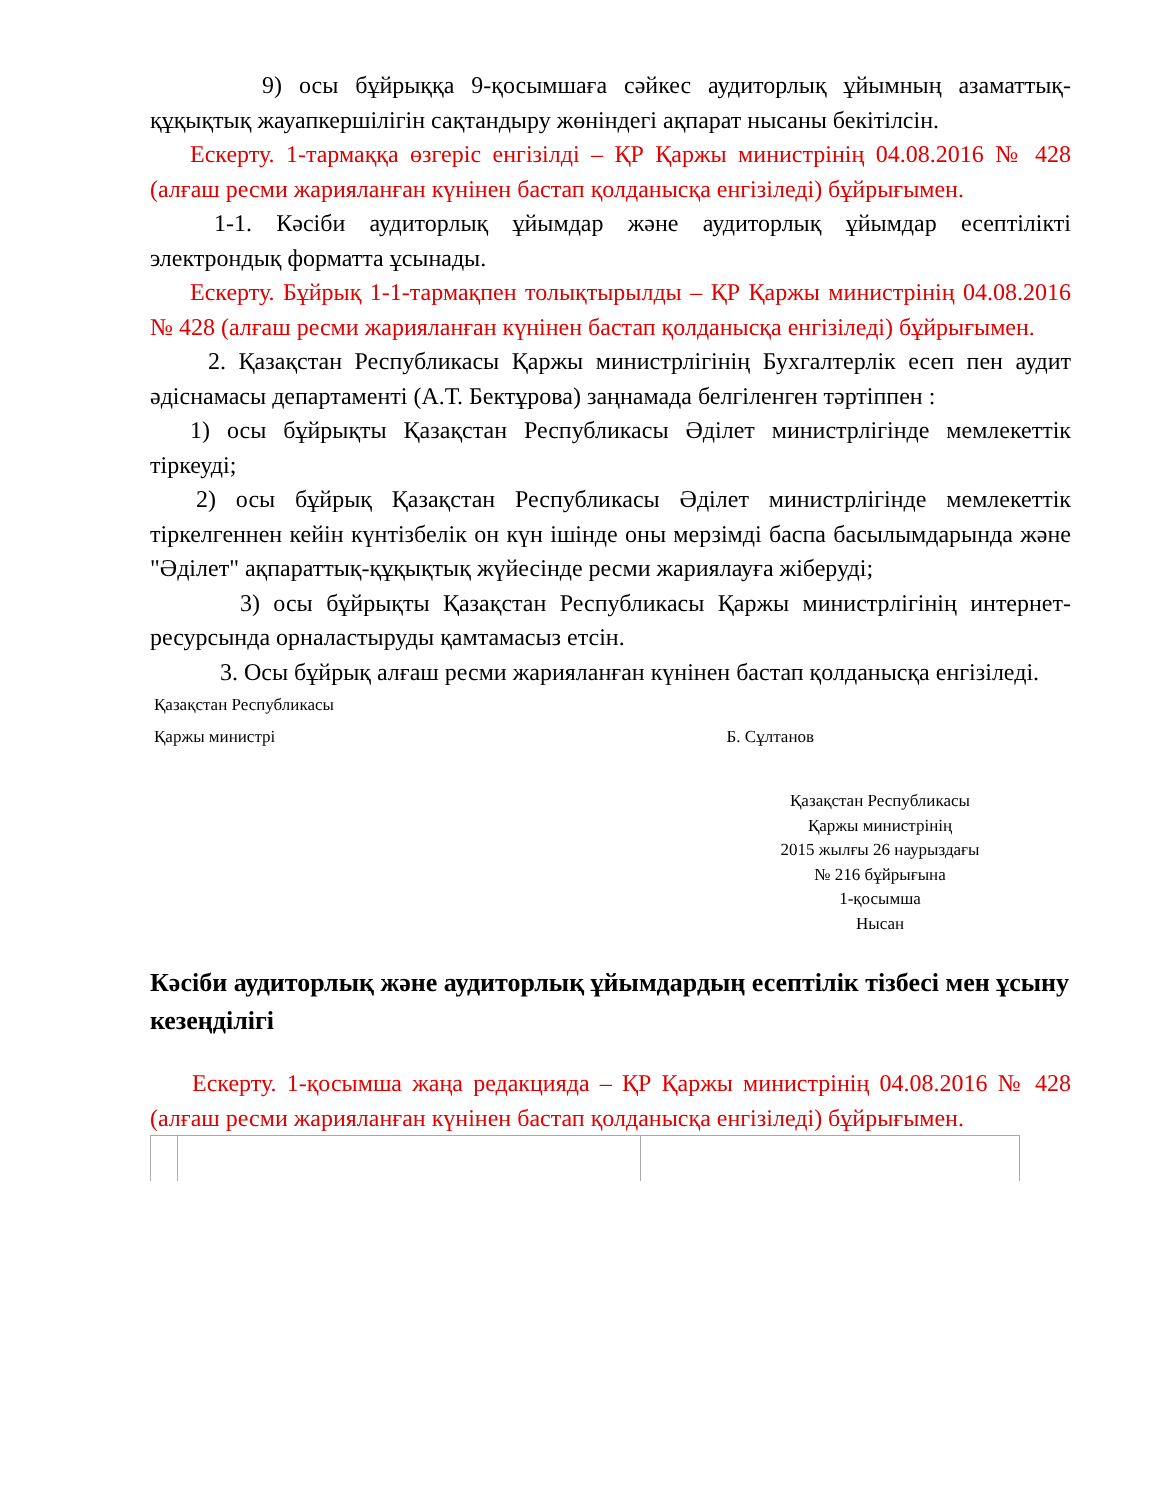9) осы бұйрыққа 9-қосымшаға сәйкес аудиторлық ұйымның азаматтық-құқықтық жауапкершілігін сақтандыру жөніндегі ақпарат нысаны бекітілсін.
Ескерту. 1-тармаққа өзгеріс енгізілді – ҚР Қаржы министрінің 04.08.2016 № 428 (алғаш ресми жарияланған күнінен бастап қолданысқа енгізіледі) бұйрығымен.
1-1. Кәсіби аудиторлық ұйымдар және аудиторлық ұйымдар есептілікті электрондық форматта ұсынады.
Ескерту. Бұйрық 1-1-тармақпен толықтырылды – ҚР Қаржы министрінің 04.08.2016 № 428 (алғаш ресми жарияланған күнінен бастап қолданысқа енгізіледі) бұйрығымен.
2. Қазақстан Республикасы Қаржы министрлігінің Бухгалтерлік есеп пен аудит әдіснамасы департаменті (А.Т. Бектұрова) заңнамада белгіленген тәртіппен :
1) осы бұйрықты Қазақстан Республикасы Әділет министрлігінде мемлекеттік тіркеуді;
2) осы бұйрық Қазақстан Республикасы Әділет министрлігінде мемлекеттік тіркелгеннен кейін күнтізбелік он күн ішінде оны мерзімді баспа басылымдарында және "Әділет" ақпараттық-құқықтық жүйесінде ресми жариялауға жіберуді;
3) осы бұйрықты Қазақстан Республикасы Қаржы министрлігінің интернет-ресурсында орналастыруды қамтамасыз етсін.
3. Осы бұйрық алғаш ресми жарияланған күнінен бастап қолданысқа енгізіледі.
Қазақстан Республикасы
Қаржы министрі Б. Сұлтанов
Қазақстан Республикасы
Қаржы министрінің
2015 жылғы 26 наурыздағы
№ 216 бұйрығына
1-қосымша
Нысан
Кәсіби аудиторлық және аудиторлық ұйымдардың есептілік тізбесі мен ұсыну кезеңділігі
Ескерту. 1-қосымша жаңа редакцияда – ҚР Қаржы министрінің 04.08.2016 № 428 (алғаш ресми жарияланған күнінен бастап қолданысқа енгізіледі) бұйрығымен.